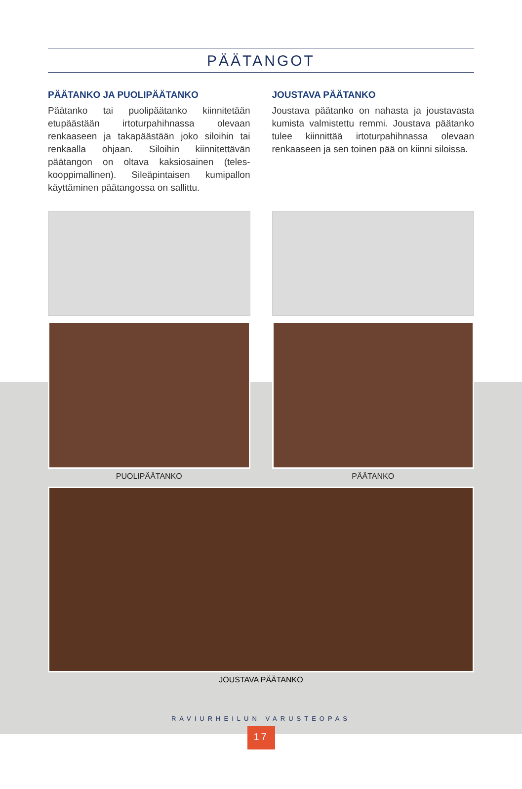PÄÄTANGOT
PÄÄTANKO JA PUOLIPÄÄTANKO
Päätanko tai puolipäätanko kiinnitetään etupäästään irtoturpahihnassa olevaan renkaaseen ja takapäästään joko siloihin tai renkaalla ohjaan. Siloihin kiinnitettävän päätangon on oltava kaksiosainen (teles­kooppimallinen). Sileäpintaisen kumipallon käyttäminen päätangossa on sallittu.
JOUSTAVA PÄÄTANKO
Joustava päätanko on nahasta ja jousta­vasta kumista valmistettu remmi. Joustava päätanko tulee kiinnittää irtoturpahihnassa olevaan renkaaseen ja sen toinen pää on kiinni siloissa.
PUOLIPÄÄTANKO PÄÄTANKO
JOUSTAVA PÄÄTANKO
RAVIURHEILUN VARUSTEOPAS
17